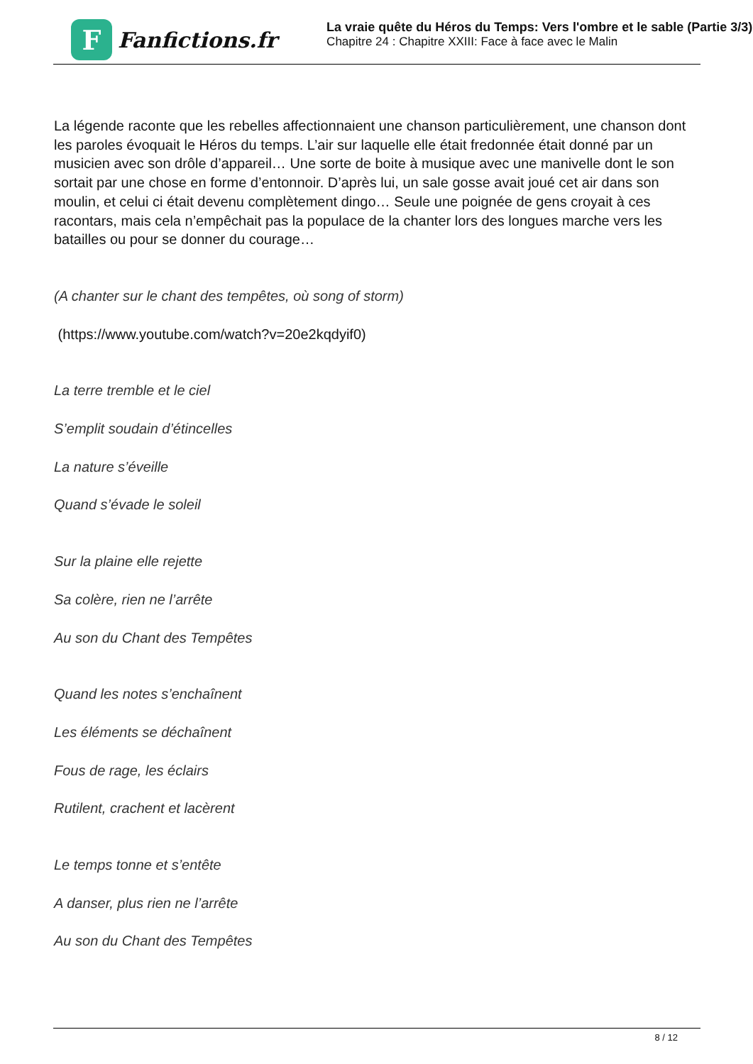F
Fanfictions.fr
La vraie quête du Héros du Temps: Vers l'ombre et le sable (Partie 3/3)
Chapitre 24 : Chapitre XXIII: Face à face avec le Malin
La légende raconte que les rebelles affectionnaient une chanson particulièrement, une chanson dont les paroles évoquait le Héros du temps. L’air sur laquelle elle était fredonnée était donné par un musicien avec son drôle d’appareil… Une sorte de boite à musique avec une manivelle dont le son sortait par une chose en forme d’entonnoir. D’après lui, un sale gosse avait joué cet air dans son moulin, et celui ci était devenu complètement dingo… Seule une poignée de gens croyait à ces racontars, mais cela n’empêchait pas la populace de la chanter lors des longues marche vers les batailles ou pour se donner du courage…
(A chanter sur le chant des tempêtes, où song of storm)
(https://www.youtube.com/watch?v=20e2kqdyif0)
La terre tremble et le ciel
S’emplit soudain d’étincelles
La nature s’éveille
Quand s’évade le soleil
Sur la plaine elle rejette
Sa colère, rien ne l’arrête
Au son du Chant des Tempêtes
Quand les notes s’enchaînent
Les éléments se déchaînent
Fous de rage, les éclairs
Rutilent, crachent et lacèrent
Le temps tonne et s’entête
A danser, plus rien ne l’arrête
Au son du Chant des Tempêtes
8 / 12